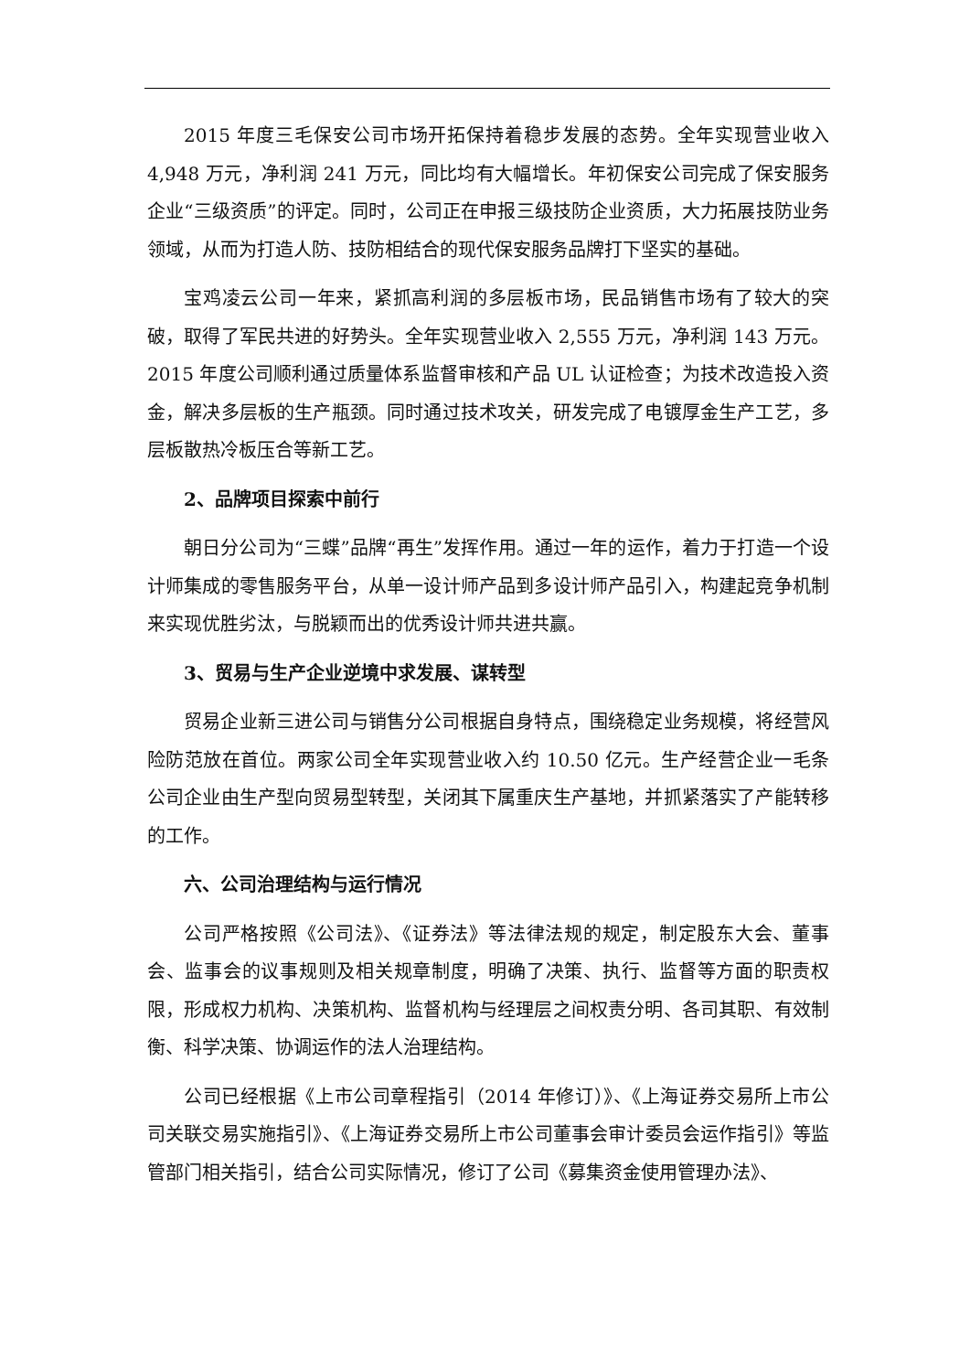2015 年度三毛保安公司市场开拓保持着稳步发展的态势。全年实现营业收入 4,948 万元，净利润 241 万元，同比均有大幅增长。年初保安公司完成了保安服务企业“三级资质”的评定。同时，公司正在申报三级技防企业资质，大力拓展技防业务领域，从而为打造人防、技防相结合的现代保安服务品牌打下坚实的基础。
宝鸡凌云公司一年来，紧抓高利润的多层板市场，民品销售市场有了较大的突破，取得了军民共进的好势头。全年实现营业收入 2,555 万元，净利润 143 万元。2015 年度公司顺利通过质量体系监督审核和产品 UL 认证检查；为技术改造投入资金，解决多层板的生产瓶颈。同时通过技术攻关，研发完成了电镀厚金生产工艺，多层板散热冷板压合等新工艺。
2、品牌项目探索中前行
朝日分公司为“三蝶”品牌“再生”发挥作用。通过一年的运作，着力于打造一个设计师集成的零售服务平台，从单一设计师产品到多设计师产品引入，构建起竞争机制来实现优胜劣汰，与脱颖而出的优秀设计师共进共赢。
3、贸易与生产企业逆境中求发展、谋转型
贸易企业新三进公司与销售分公司根据自身特点，围绕稳定业务规模，将经营风险防范放在首位。两家公司全年实现营业收入约 10.50 亿元。生产经营企业一毛条公司企业由生产型向贸易型转型，关闭其下属重庆生产基地，并抓紧落实了产能转移的工作。
六、公司治理结构与运行情况
公司严格按照《公司法》、《证券法》等法律法规的规定，制定股东大会、董事会、监事会的议事规则及相关规章制度，明确了决策、执行、监督等方面的职责权限，形成权力机构、决策机构、监督机构与经理层之间权责分明、各司其职、有效制衡、科学决策、协调运作的法人治理结构。
公司已经根据《上市公司章程指引（2014 年修订）》、《上海证券交易所上市公司关联交易实施指引》、《上海证券交易所上市公司董事会审计委员会运作指引》等监管部门相关指引，结合公司实际情况，修订了公司《募集资金使用管理办法》、